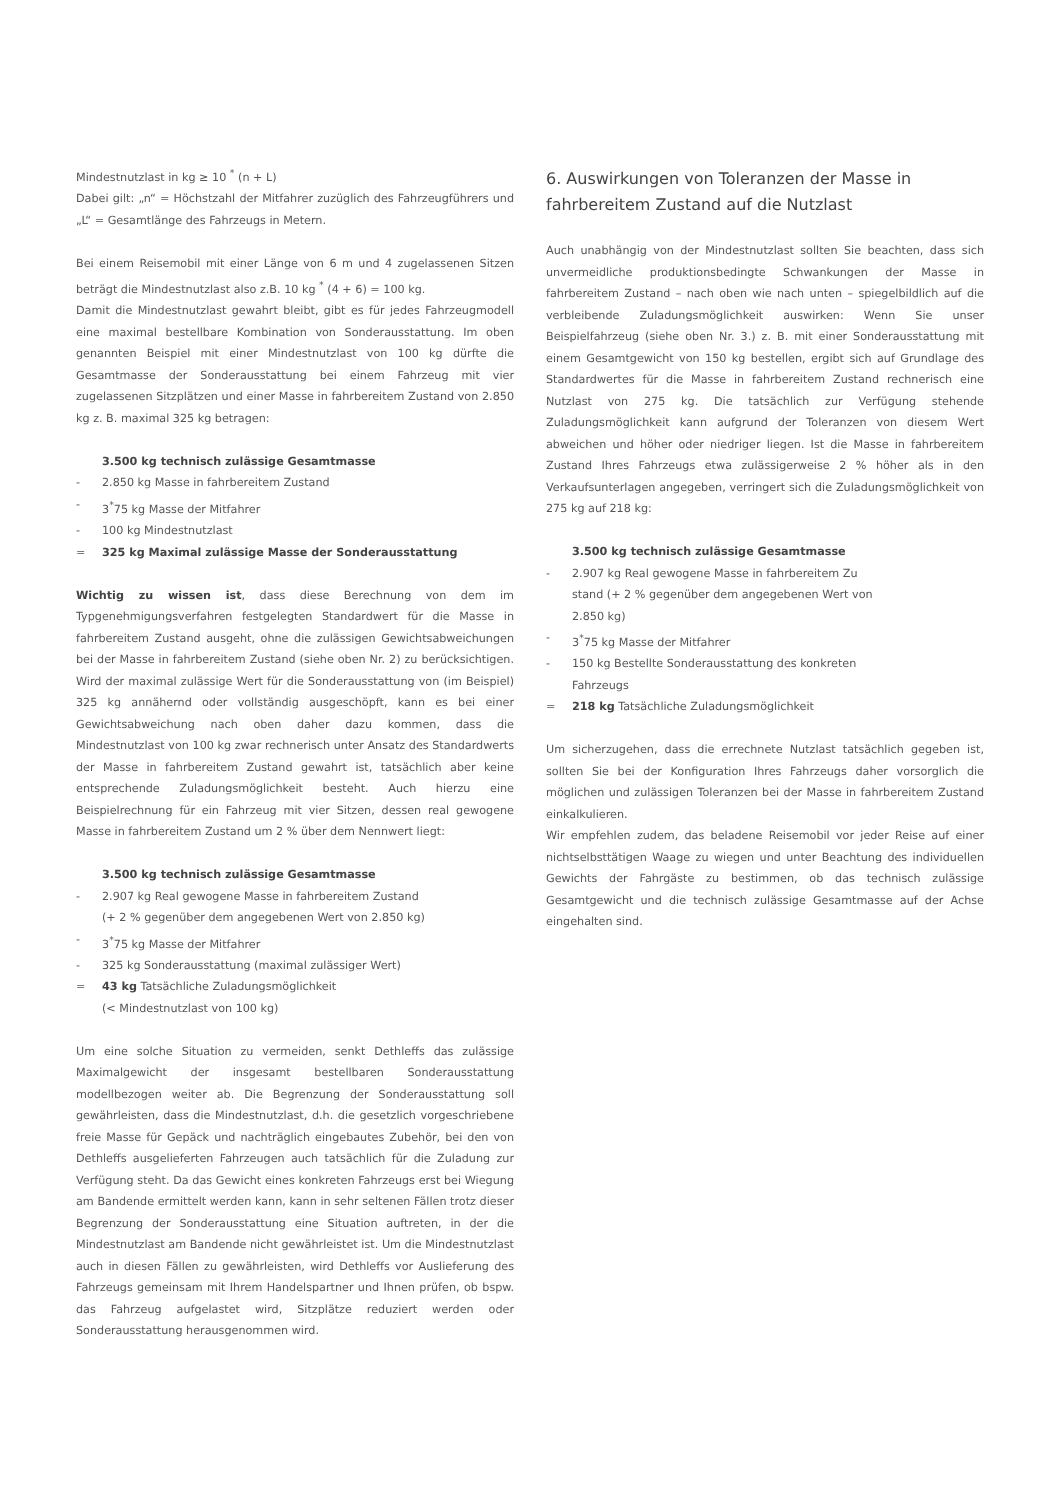Mindestnutzlast in kg ≥ 10 <sup>*</sup> (n + L)
Dabei gilt: „n“ = Höchstzahl der Mitfahrer zuzüglich des Fahrzeugführers und „L“ = Gesamtlänge des Fahrzeugs in Metern.
Bei einem Reisemobil mit einer Länge von 6 m und 4 zugelassenen Sitzen beträgt die Mindestnutzlast also z.B. 10 kg <sup>*</sup> (4 + 6) = 100 kg.
Damit die Mindestnutzlast gewahrt bleibt, gibt es für jedes Fahrzeugmodell eine maximal bestellbare Kombination von Sonderausstattung. Im oben genannten Beispiel mit einer Mindestnutzlast von 100 kg dürfte die Gesamtmasse der Sonderausstattung bei einem Fahrzeug mit vier zugelassenen Sitzplätzen und einer Masse in fahrbereitem Zustand von 2.850 kg z. B. maximal 325 kg betragen:
3.500 kg technisch zulässige Gesamtmasse
- 2.850 kg Masse in fahrbereitem Zustand
- 3<sup>*</sup>75 kg Masse der Mitfahrer
- 100 kg Mindestnutzlast
= 325 kg Maximal zulässige Masse der Sonderausstattung
Wichtig zu wissen ist, dass diese Berechnung von dem im Typgenehmigungsverfahren festgelegten Standardwert für die Masse in fahrbereitem Zustand ausgeht, ohne die zulässigen Gewichtsabweichungen bei der Masse in fahrbereitem Zustand (siehe oben Nr. 2) zu berücksichtigen. Wird der maximal zulässige Wert für die Sonderausstattung von (im Beispiel) 325 kg annähernd oder vollständig ausgeschöpft, kann es bei einer Gewichtsabweichung nach oben daher dazu kommen, dass die Mindestnutzlast von 100 kg zwar rechnerisch unter Ansatz des Standardwerts der Masse in fahrbereitem Zustand gewahrt ist, tatsächlich aber keine entsprechende Zuladungsmöglichkeit besteht. Auch hierzu eine Beispielrechnung für ein Fahrzeug mit vier Sitzen, dessen real gewogene Masse in fahrbereitem Zustand um 2 % über dem Nennwert liegt:
3.500 kg technisch zulässige Gesamtmasse
- 2.907 kg Real gewogene Masse in fahrbereitem Zustand
(+ 2 % gegenüber dem angegebenen Wert von 2.850 kg)
- 3<sup>*</sup>75 kg Masse der Mitfahrer
- 325 kg Sonderausstattung (maximal zulässiger Wert)
= 43 kg Tatsächliche Zuladungsmöglichkeit
(< Mindestnutzlast von 100 kg)
Um eine solche Situation zu vermeiden, senkt Dethleffs das zulässige Maximalgewicht der insgesamt bestellbaren Sonderausstattung modellbezogen weiter ab. Die Begrenzung der Sonderausstattung soll gewährleisten, dass die Mindestnutzlast, d.h. die gesetzlich vorgeschriebene freie Masse für Gepäck und nachträglich eingebautes Zubehör, bei den von Dethleffs ausgelieferten Fahrzeugen auch tatsächlich für die Zuladung zur Verfügung steht. Da das Gewicht eines konkreten Fahrzeugs erst bei Wiegung am Bandende ermittelt werden kann, kann in sehr seltenen Fällen trotz dieser Begrenzung der Sonderausstattung eine Situation auftreten, in der die Mindestnutzlast am Bandende nicht gewährleistet ist. Um die Mindestnutzlast auch in diesen Fällen zu gewährleisten, wird Dethleffs vor Auslieferung des Fahrzeugs gemeinsam mit Ihrem Handelspartner und Ihnen prüfen, ob bspw. das Fahrzeug aufgelastet wird, Sitzplätze reduziert werden oder Sonderausstattung herausgenommen wird.
6. Auswirkungen von Toleranzen der Masse in fahrbereitem Zustand auf die Nutzlast
Auch unabhängig von der Mindestnutzlast sollten Sie beachten, dass sich unvermeidliche produktionsbedingte Schwankungen der Masse in fahrbereitem Zustand – nach oben wie nach unten – spiegelbildlich auf die verbleibende Zuladungsmöglichkeit auswirken: Wenn Sie unser Beispielfahrzeug (siehe oben Nr. 3.) z. B. mit einer Sonderausstattung mit einem Gesamtgewicht von 150 kg bestellen, ergibt sich auf Grundlage des Standardwertes für die Masse in fahrbereitem Zustand rechnerisch eine Nutzlast von 275 kg. Die tatsächlich zur Verfügung stehende Zuladungsmöglichkeit kann aufgrund der Toleranzen von diesem Wert abweichen und höher oder niedriger liegen. Ist die Masse in fahrbereitem Zustand Ihres Fahrzeugs etwa zulässigerweise 2 % höher als in den Verkaufsunterlagen angegeben, verringert sich die Zuladungsmöglichkeit von 275 kg auf 218 kg:
3.500 kg technisch zulässige Gesamtmasse
- 2.907 kg Real gewogene Masse in fahrbereitem Zu
stand (+ 2 % gegenüber dem angegebenen Wert von
2.850 kg)
- 3<sup>*</sup>75 kg Masse der Mitfahrer
- 150 kg Bestellte Sonderausstattung des konkreten
Fahrzeugs
= 218 kg Tatsächliche Zuladungsmöglichkeit
Um sicherzugehen, dass die errechnete Nutzlast tatsächlich gegeben ist, sollten Sie bei der Konfiguration Ihres Fahrzeugs daher vorsorglich die möglichen und zulässigen Toleranzen bei der Masse in fahrbereitem Zustand einkalkulieren.
Wir empfehlen zudem, das beladene Reisemobil vor jeder Reise auf einer nichtselbsttätigen Waage zu wiegen und unter Beachtung des individuellen Gewichts der Fahrgäste zu bestimmen, ob das technisch zulässige Gesamtgewicht und die technisch zulässige Gesamtmasse auf der Achse eingehalten sind.